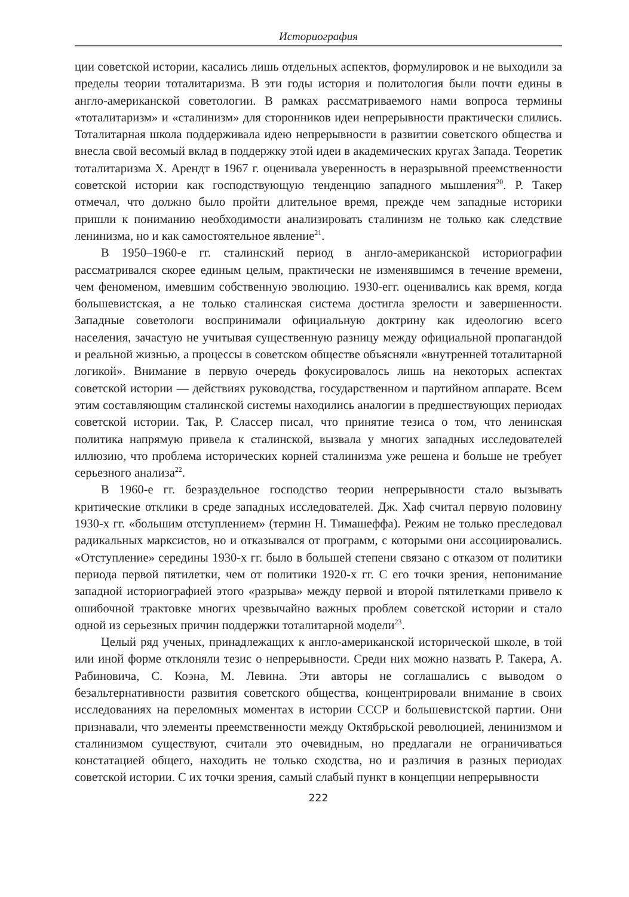Историография
ции советской истории, касались лишь отдельных аспектов, формулировок и не выходили за пределы теории тоталитаризма. В эти годы история и политология были почти едины в англо-американской советологии. В рамках рассматриваемого нами вопроса термины «тоталитаризм» и «сталинизм» для сторонников идеи непрерывности практически слились. Тоталитарная школа поддерживала идею непрерывности в развитии советского общества и внесла свой весомый вклад в поддержку этой идеи в академических кругах Запада. Теоретик тоталитаризма Х. Арендт в 1967 г. оценивала уверенность в неразрывной преемственности советской истории как господствующую тенденцию западного мышления<sup>20</sup>. Р. Такер отмечал, что должно было пройти длительное время, прежде чем западные историки пришли к пониманию необходимости анализировать сталинизм не только как следствие ленинизма, но и как самостоятельное явление<sup>21</sup>.
В 1950–1960-е гг. сталинский период в англо-американской историографии рассматривался скорее единым целым, практически не изменявшимся в течение времени, чем феноменом, имевшим собственную эволюцию. 1930-егг. оценивались как время, когда большевистская, а не только сталинская система достигла зрелости и завершенности. Западные советологи воспринимали официальную доктрину как идеологию всего населения, зачастую не учитывая существенную разницу между официальной пропагандой и реальной жизнью, а процессы в советском обществе объясняли «внутренней тоталитарной логикой». Внимание в первую очередь фокусировалось лишь на некоторых аспектах советской истории — действиях руководства, государственном и партийном аппарате. Всем этим составляющим сталинской системы находились аналогии в предшествующих периодах советской истории. Так, Р. Слассер писал, что принятие тезиса о том, что ленинская политика напрямую привела к сталинской, вызвала у многих западных исследователей иллюзию, что проблема исторических корней сталинизма уже решена и больше не требует серьезного анализа<sup>22</sup>.
В 1960-е гг. безраздельное господство теории непрерывности стало вызывать критические отклики в среде западных исследователей. Дж. Хаф считал первую половину 1930-х гг. «большим отступлением» (термин Н. Тимашеффа). Режим не только преследовал радикальных марксистов, но и отказывался от программ, с которыми они ассоциировались. «Отступление» середины 1930-х гг. было в большей степени связано с отказом от политики периода первой пятилетки, чем от политики 1920-х гг. С его точки зрения, непонимание западной историографией этого «разрыва» между первой и второй пятилетками привело к ошибочной трактовке многих чрезвычайно важных проблем советской истории и стало одной из серьезных причин поддержки тоталитарной модели<sup>23</sup>.
Целый ряд ученых, принадлежащих к англо-американской исторической школе, в той или иной форме отклоняли тезис о непрерывности. Среди них можно назвать Р. Такера, А. Рабиновича, С. Коэна, М. Левина. Эти авторы не соглашались с выводом о безальтернативности развития советского общества, концентрировали внимание в своих исследованиях на переломных моментах в истории СССР и большевистской партии. Они признавали, что элементы преемственности между Октябрьской революцией, ленинизмом и сталинизмом существуют, считали это очевидным, но предлагали не ограничиваться констатацией общего, находить не только сходства, но и различия в разных периодах советской истории. С их точки зрения, самый слабый пункт в концепции непрерывности
222